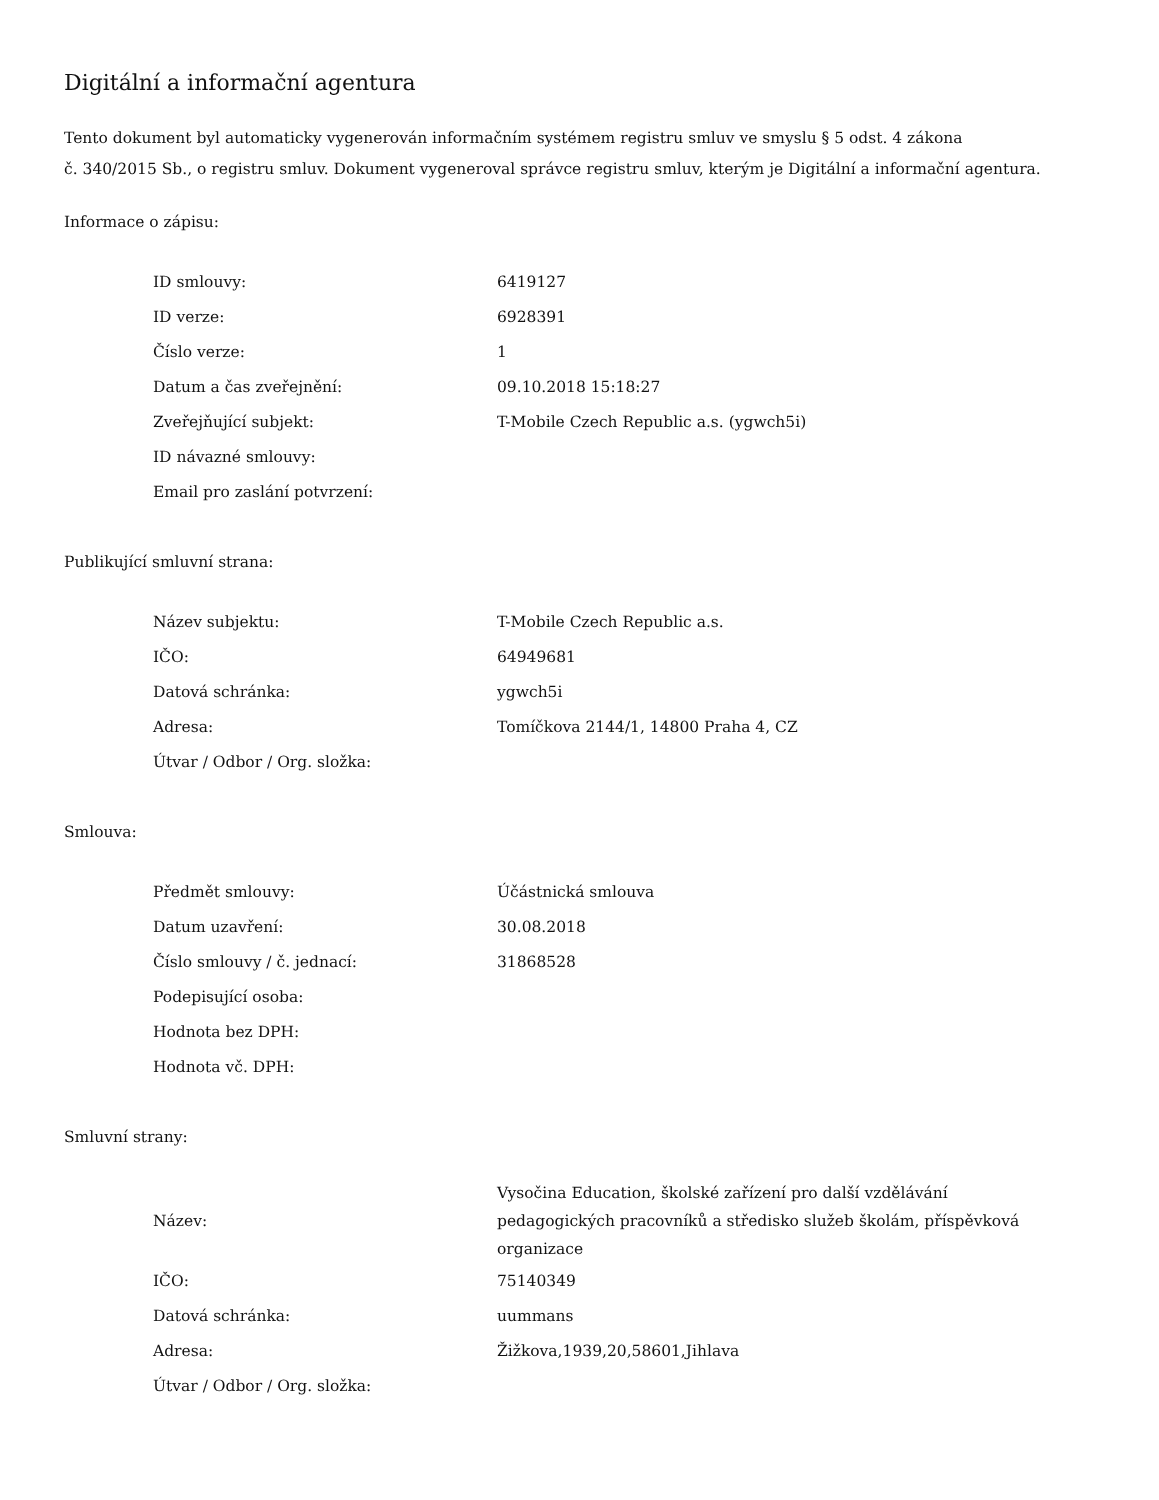Digitální a informační agentura
Tento dokument byl automaticky vygenerován informačním systémem registru smluv ve smyslu § 5 odst. 4 zákona
č. 340/2015 Sb., o registru smluv. Dokument vygeneroval správce registru smluv, kterým je Digitální a informační agentura.
Informace o zápisu:
| ID smlouvy: | 6419127 |
| ID verze: | 6928391 |
| Číslo verze: | 1 |
| Datum a čas zveřejnění: | 09.10.2018 15:18:27 |
| Zveřejňující subjekt: | T-Mobile Czech Republic a.s. (ygwch5i) |
| ID návazné smlouvy: | |
| Email pro zaslání potvrzení: | |
Publikující smluvní strana:
| Název subjektu: | T-Mobile Czech Republic a.s. |
| IČO: | 64949681 |
| Datová schránka: | ygwch5i |
| Adresa: | Tomíčkova 2144/1, 14800 Praha 4, CZ |
| Útvar / Odbor / Org. složka: | |
Smlouva:
| Předmět smlouvy: | Účástnická smlouva |
| Datum uzavření: | 30.08.2018 |
| Číslo smlouvy / č. jednací: | 31868528 |
| Podepisující osoba: | |
| Hodnota bez DPH: | |
| Hodnota vč. DPH: | |
Smluvní strany:
| Název: | Vysočina Education, školské zařízení pro další vzdělávání pedagogických pracovníků a středisko služeb školám, příspěvková organizace |
| IČO: | 75140349 |
| Datová schránka: | uummans |
| Adresa: | Žižkova,1939,20,58601,Jihlava |
| Útvar / Odbor / Org. složka: | |